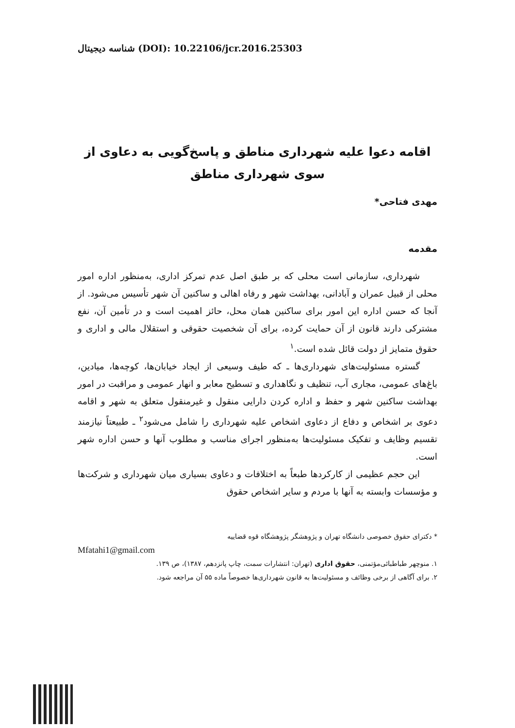شناسه دیجیتال (DOI): 10.22106/jcr.2016.25303
اقامه دعوا علیه شهرداری مناطق و پاسخ‌گویی به دعاوی از سوی شهرداری مناطق
مهدی فتاحی*
مقدمه
شهرداری، سازمانی است محلی که بر طبق اصل عدم تمرکز اداری، به‌منظور اداره امور محلی از قبیل عمران و آبادانی، بهداشت شهر و رفاه اهالی و ساکنین آن شهر تأسیس می‌شود. از آنجا که حسن اداره این امور برای ساکنین همان محل، حائز اهمیت است و در تأمین آن، نفع مشترکی دارند قانون از آن حمایت کرده، برای آن شخصیت حقوقی و استقلال مالی و اداری و حقوق متمایز از دولت قائل شده است.<sup>۱</sup>
گستره مسئولیت‌های شهرداری‌ها ـ که طیف وسیعی از ایجاد خیابان‌ها، کوچه‌ها، میادین، باغ‌های عمومی، مجاری آب، تنظیف و نگاهداری و تسطیح معابر و انهار عمومی و مراقبت در امور بهداشت ساکنین شهر و حفظ و اداره کردن دارایی منقول و غیرمنقول متعلق به شهر و اقامه دعوی بر اشخاص و دفاع از دعاوی اشخاص علیه شهرداری را شامل می‌شود<sup>۲</sup> ـ طبیعتاً نیازمند تقسیم وظایف و تفکیک مسئولیت‌ها به‌منظور اجرای مناسب و مطلوب آنها و حسن اداره شهر است.
این حجم عظیمی از کارکردها طبعاً به اختلافات و دعاوی بسیاری میان شهرداری و شرکت‌ها و مؤسسات وابسته به آنها با مردم و سایر اشخاص حقوق
* دکترای حقوق خصوصی دانشگاه تهران و پژوهشگر پژوهشگاه قوه قضاییه
Mfatahi1@gmail.com
۱. منوچهر طباطبائی‌مؤتمنی، حقوق اداری (تهران: انتشارات سمت، چاپ پانزدهم، ۱۳۸۷)، ص ۱۳۹.
۲. برای آگاهی از برخی وظائف و مسئولیت‌ها به قانون شهرداری‌ها خصوصاً ماده ۵۵ آن مراجعه شود.